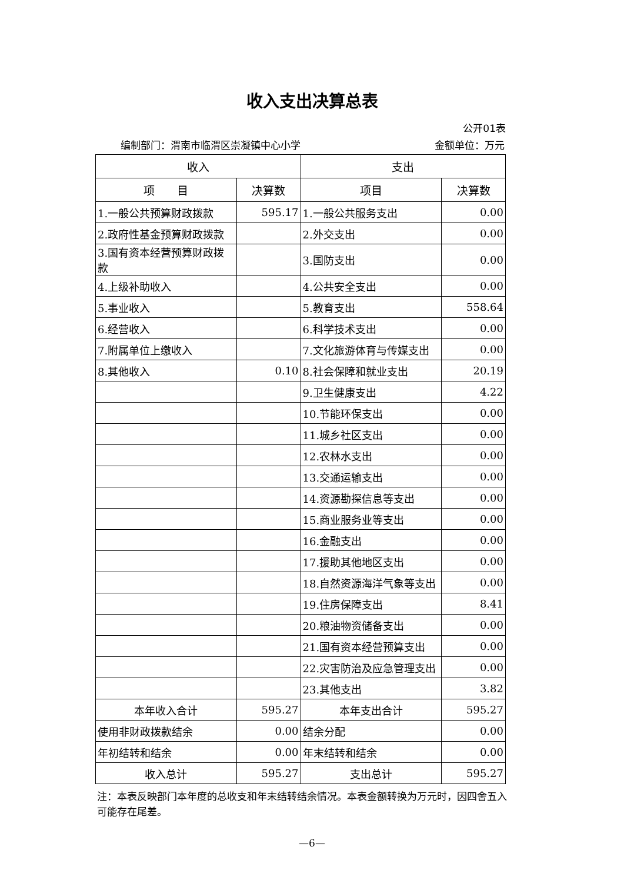收入支出决算总表
公开01表
编制部门：渭南市临渭区崇凝镇中心小学 金额单位：万元
| 收入 | | 支出 | |
| --- | --- | --- | --- |
| 项 目 | 决算数 | 项目 | 决算数 |
| 1.一般公共预算财政拨款 | 595.17 | 1.一般公共服务支出 | 0.00 |
| 2.政府性基金预算财政拨款 | | 2.外交支出 | 0.00 |
| 3.国有资本经营预算财政拨款 | | 3.国防支出 | 0.00 |
| 4.上级补助收入 | | 4.公共安全支出 | 0.00 |
| 5.事业收入 | | 5.教育支出 | 558.64 |
| 6.经营收入 | | 6.科学技术支出 | 0.00 |
| 7.附属单位上缴收入 | | 7.文化旅游体育与传媒支出 | 0.00 |
| 8.其他收入 | 0.10 | 8.社会保障和就业支出 | 20.19 |
| | | 9.卫生健康支出 | 4.22 |
| | | 10.节能环保支出 | 0.00 |
| | | 11.城乡社区支出 | 0.00 |
| | | 12.农林水支出 | 0.00 |
| | | 13.交通运输支出 | 0.00 |
| | | 14.资源勘探信息等支出 | 0.00 |
| | | 15.商业服务业等支出 | 0.00 |
| | | 16.金融支出 | 0.00 |
| | | 17.援助其他地区支出 | 0.00 |
| | | 18.自然资源海洋气象等支出 | 0.00 |
| | | 19.住房保障支出 | 8.41 |
| | | 20.粮油物资储备支出 | 0.00 |
| | | 21.国有资本经营预算支出 | 0.00 |
| | | 22.灾害防治及应急管理支出 | 0.00 |
| | | 23.其他支出 | 3.82 |
| 本年收入合计 | 595.27 | 本年支出合计 | 595.27 |
| 使用非财政拨款结余 | 0.00 | 结余分配 | 0.00 |
| 年初结转和结余 | 0.00 | 年末结转和结余 | 0.00 |
| 收入总计 | 595.27 | 支出总计 | 595.27 |
注：本表反映部门本年度的总收支和年末结转结余情况。本表金额转换为万元时，因四舍五入可能存在尾差。
—6—